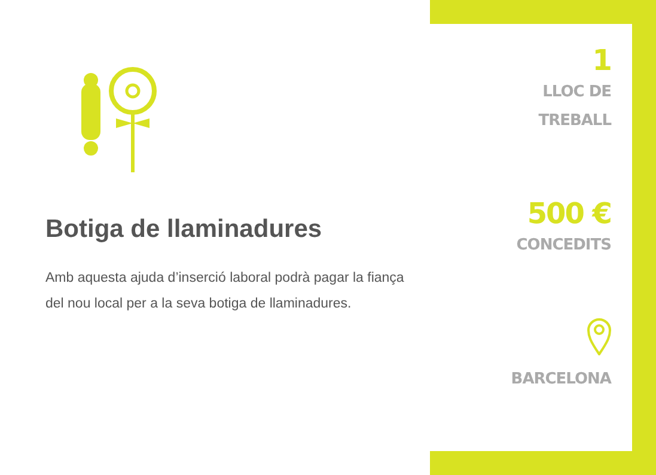Botiga de llaminadures
Amb aquesta ajuda d’inserció laboral podrà pagar la fiança del nou local per a la seva botiga de llaminadures.
1
LLOC DE
TREBALL
500 €
CONCEDITS
BARCELONA